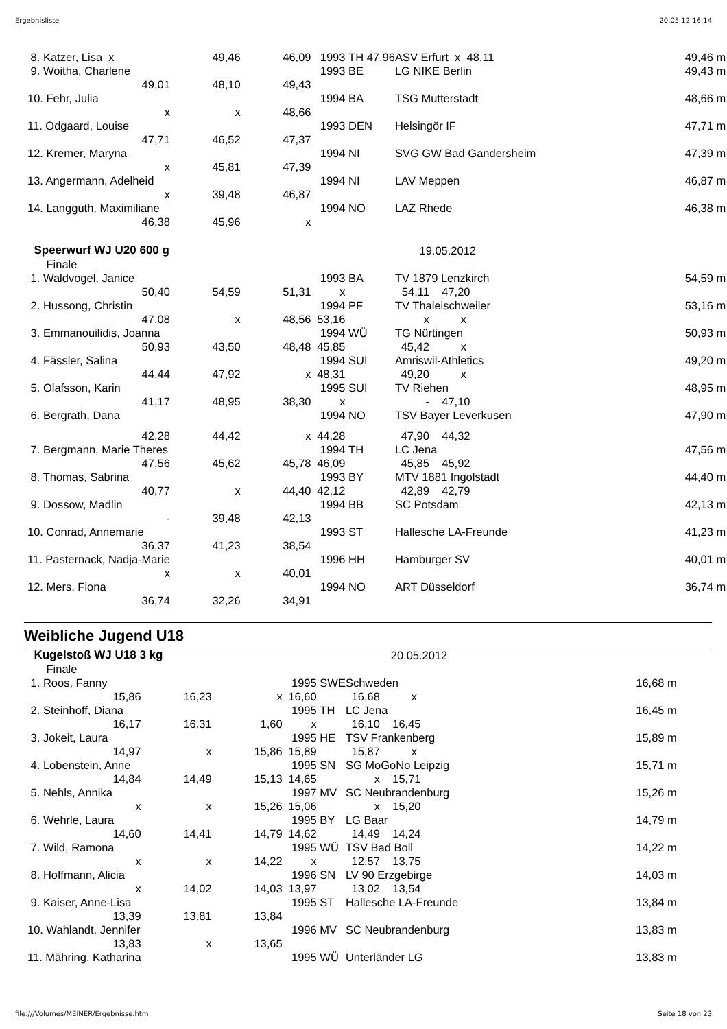Ergebnisliste 20.05.12 16:14
| 8. Katzer, Lisa x | 49,46 | 46,09 | 1993 | TH 47,96 | ASV Erfurt x 48,11 | | | 49,46 | m |
| 9. Woitha, Charlene | | | 1993 | BE | LG NIKE Berlin | | | 49,43 | m |
| 49,01 | 48,10 | 49,43 | | | | | | | |
| 10. Fehr, Julia | | | 1994 | BA | TSG Mutterstadt | | | 48,66 | m |
| x | x | 48,66 | | | | | | | |
| 11. Odgaard, Louise | | | 1993 | DEN | Helsingör IF | | | 47,71 | m |
| 47,71 | 46,52 | 47,37 | | | | | | | |
| 12. Kremer, Maryna | | | 1994 | NI | SVG GW Bad Gandersheim | | | 47,39 | m |
| x | 45,81 | 47,39 | | | | | | | |
| 13. Angermann, Adelheid | | | 1994 | NI | LAV Meppen | | | 46,87 | m |
| x | 39,48 | 46,87 | | | | | | | |
| 14. Langguth, Maximiliane | | | 1994 | NO | LAZ Rhede | | | 46,38 | m |
| 46,38 | 45,96 | x | | | | | | | |
| Speerwurf WJ U20 600 g | | | | 19.05.2012 | | | | | |
| Finale | | | | | | | | | |
| 1. Waldvogel, Janice | | | 1993 | BA | TV 1879 Lenzkirch | | | 54,59 | m |
| 50,40 | 54,59 | 51,31 | x | | 54,11 | 47,20 | | | |
| 2. Hussong, Christin | | | 1994 | PF | TV Thaleischweiler | | | 53,16 | m |
| 47,08 | x | 48,56 | 53,16 | | x | x | | | |
| 3. Emmanouilidis, Joanna | | | 1994 | WÜ | TG Nürtingen | | | 50,93 | m |
| 50,93 | 43,50 | 48,48 | 45,85 | | 45,42 | x | | | |
| 4. Fässler, Salina | | | 1994 | SUI | Amriswil-Athletics | | | 49,20 | m |
| 44,44 | 47,92 | x | 48,31 | | 49,20 | x | | | |
| 5. Olafsson, Karin | | | 1995 | SUI | TV Riehen | | | 48,95 | m |
| 41,17 | 48,95 | 38,30 | x | | - | 47,10 | | | |
| 6. Bergrath, Dana | | | 1994 | NO | TSV Bayer Leverkusen | | | 47,90 | m |
| 42,28 | 44,42 | x | 44,28 | | 47,90 | 44,32 | | | |
| 7. Bergmann, Marie Theres | | | 1994 | TH | LC Jena | | | 47,56 | m |
| 47,56 | 45,62 | 45,78 | 46,09 | | 45,85 | 45,92 | | | |
| 8. Thomas, Sabrina | | | 1993 | BY | MTV 1881 Ingolstadt | | | 44,40 | m |
| 40,77 | x | 44,40 | 42,12 | | 42,89 | 42,79 | | | |
| 9. Dossow, Madlin | | | 1994 | BB | SC Potsdam | | | 42,13 | m |
| - | 39,48 | 42,13 | | | | | | | |
| 10. Conrad, Annemarie | | | 1993 | ST | Hallesche LA-Freunde | | | 41,23 | m |
| 36,37 | 41,23 | 38,54 | | | | | | | |
| 11. Pasternack, Nadja-Marie | | | 1996 | HH | Hamburger SV | | | 40,01 | m |
| x | x | 40,01 | | | | | | | |
| 12. Mers, Fiona | | | 1994 | NO | ART Düsseldorf | | | 36,74 | m |
| 36,74 | 32,26 | 34,91 | | | | | | | |
Weibliche Jugend U18
| Kugelstoß WJ U18 3 kg | | | | 20.05.2012 | | | | | |
| Finale | | | | | | | | | |
| 1. Roos, Fanny | | | 1995 | SWE | Schweden | | | 16,68 | m |
| 15,86 | 16,23 | x | 16,60 | | 16,68 | x | | | |
| 2. Steinhoff, Diana | | | 1995 | TH | LC Jena | | | 16,45 | m |
| 16,17 | 16,31 | 1,60 | x | | 16,10 | 16,45 | | | |
| 3. Jokeit, Laura | | | 1995 | HE | TSV Frankenberg | | | 15,89 | m |
| 14,97 | x | 15,86 | 15,89 | | 15,87 | x | | | |
| 4. Lobenstein, Anne | | | 1995 | SN | SG MoGoNo Leipzig | | | 15,71 | m |
| 14,84 | 14,49 | 15,13 | 14,65 | | x | 15,71 | | | |
| 5. Nehls, Annika | | | 1997 | MV | SC Neubrandenburg | | | 15,26 | m |
| x | x | 15,26 | 15,06 | | x | 15,20 | | | |
| 6. Wehrle, Laura | | | 1995 | BY | LG Baar | | | 14,79 | m |
| 14,60 | 14,41 | 14,79 | 14,62 | | 14,49 | 14,24 | | | |
| 7. Wild, Ramona | | | 1995 | WÜ | TSV Bad Boll | | | 14,22 | m |
| x | x | 14,22 | x | | 12,57 | 13,75 | | | |
| 8. Hoffmann, Alicia | | | 1996 | SN | LV 90 Erzgebirge | | | 14,03 | m |
| x | 14,02 | 14,03 | 13,97 | | 13,02 | 13,54 | | | |
| 9. Kaiser, Anne-Lisa | | | 1995 | ST | Hallesche LA-Freunde | | | 13,84 | m |
| 13,39 | 13,81 | 13,84 | | | | | | | |
| 10. Wahlandt, Jennifer | | | 1996 | MV | SC Neubrandenburg | | | 13,83 | m |
| 13,83 | x | 13,65 | | | | | | | |
| 11. Mähring, Katharina | | | 1995 | WÜ | Unterländer LG | | | 13,83 | m |
file:///Volumes/MEINER/Ergebnisse.htm Seite 18 von 23